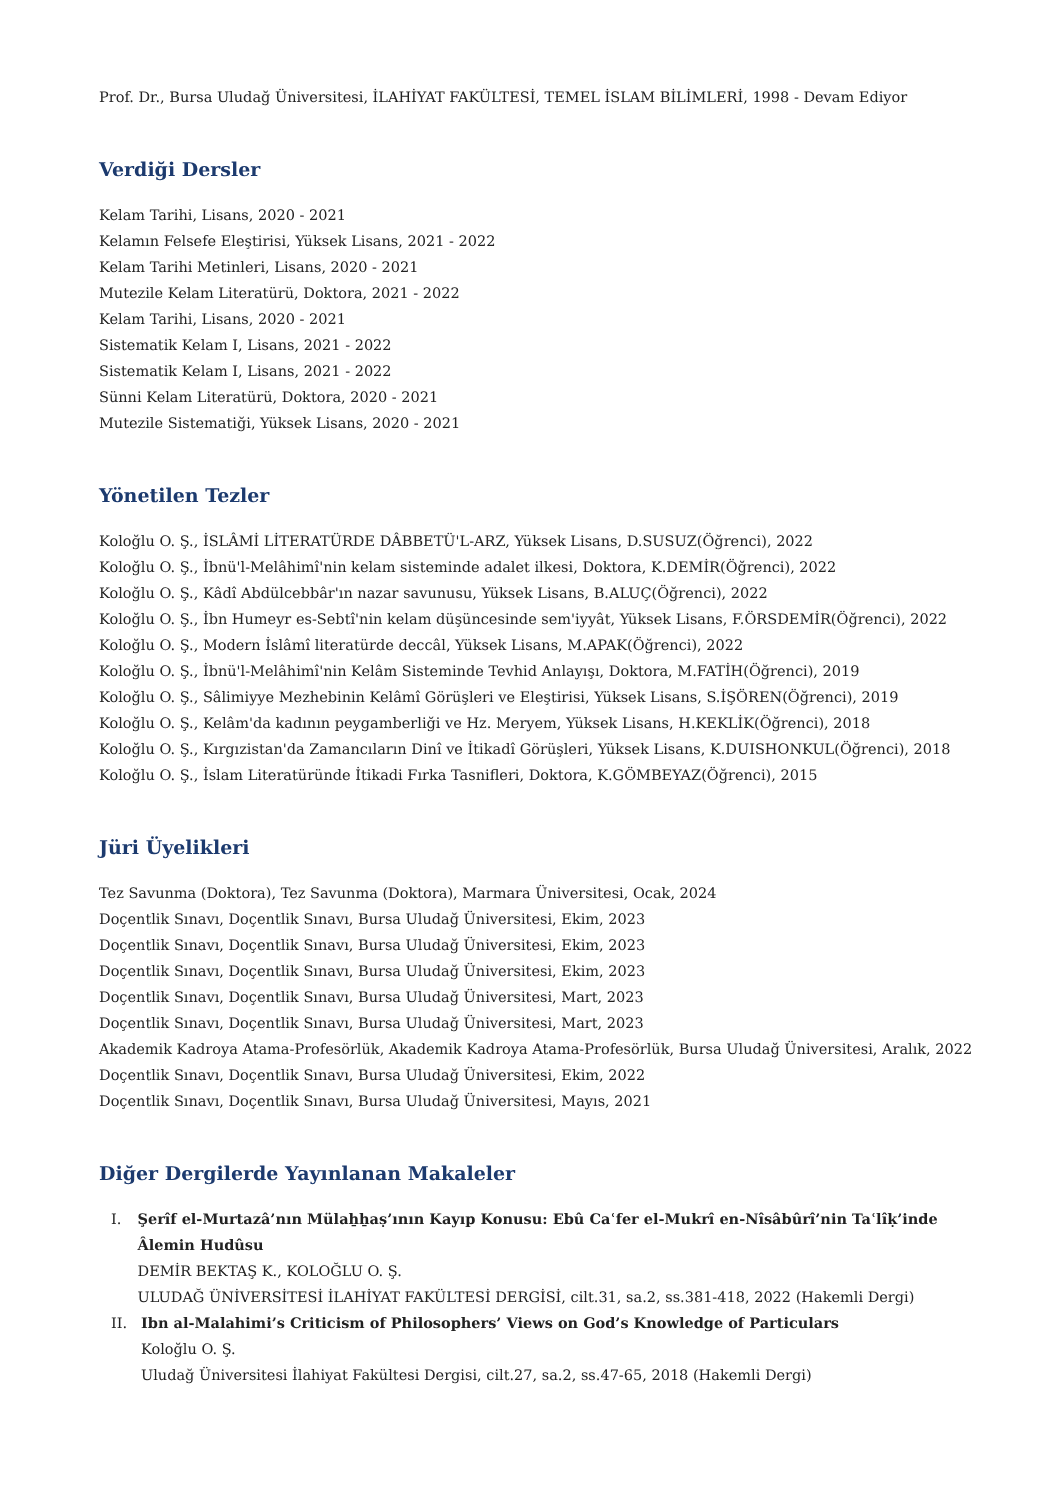Prof. Dr., Bursa Uludağ Üniversitesi, İLAHİYAT FAKÜLTESİ, TEMEL İSLAM BİLİMLERİ, 1998 - Devam Ediyor
Verdiği Dersler
Kelam Tarihi, Lisans, 2020 - 2021
Kelamın Felsefe Eleştirisi, Yüksek Lisans, 2021 - 2022
Kelam Tarihi Metinleri, Lisans, 2020 - 2021
Mutezile Kelam Literatürü, Doktora, 2021 - 2022
Kelam Tarihi, Lisans, 2020 - 2021
Sistematik Kelam I, Lisans, 2021 - 2022
Sistematik Kelam I, Lisans, 2021 - 2022
Sünni Kelam Literatürü, Doktora, 2020 - 2021
Mutezile Sistematiği, Yüksek Lisans, 2020 - 2021
Yönetilen Tezler
Koloğlu O. Ş., İSLÂMİ LİTERATÜRDE DÂBBETÜ'L-ARZ, Yüksek Lisans, D.SUSUZ(Öğrenci), 2022
Koloğlu O. Ş., İbnü'l-Melâhimî'nin kelam sisteminde adalet ilkesi, Doktora, K.DEMİR(Öğrenci), 2022
Koloğlu O. Ş., Kâdî Abdülcebbâr'ın nazar savunusu, Yüksek Lisans, B.ALUÇ(Öğrenci), 2022
Koloğlu O. Ş., İbn Humeyr es-Sebtî'nin kelam düşüncesinde sem'iyyât, Yüksek Lisans, F.ÖRSDEMİR(Öğrenci), 2022
Koloğlu O. Ş., Modern İslâmî literatürde deccâl, Yüksek Lisans, M.APAK(Öğrenci), 2022
Koloğlu O. Ş., İbnü'l-Melâhimî'nin Kelâm Sisteminde Tevhid Anlayışı, Doktora, M.FATİH(Öğrenci), 2019
Koloğlu O. Ş., Sâlimiyye Mezhebinin Kelâmî Görüşleri ve Eleştirisi, Yüksek Lisans, S.İŞÖREN(Öğrenci), 2019
Koloğlu O. Ş., Kelâm'da kadının peygamberliği ve Hz. Meryem, Yüksek Lisans, H.KEKLİK(Öğrenci), 2018
Koloğlu O. Ş., Kırgızistan'da Zamancıların Dinî ve İtikadî Görüşleri, Yüksek Lisans, K.DUISHONKUL(Öğrenci), 2018
Koloğlu O. Ş., İslam Literatüründe İtikadi Fırka Tasnifleri, Doktora, K.GÖMBEYAZ(Öğrenci), 2015
Jüri Üyelikleri
Tez Savunma (Doktora), Tez Savunma (Doktora), Marmara Üniversitesi, Ocak, 2024
Doçentlik Sınavı, Doçentlik Sınavı, Bursa Uludağ Üniversitesi, Ekim, 2023
Doçentlik Sınavı, Doçentlik Sınavı, Bursa Uludağ Üniversitesi, Ekim, 2023
Doçentlik Sınavı, Doçentlik Sınavı, Bursa Uludağ Üniversitesi, Ekim, 2023
Doçentlik Sınavı, Doçentlik Sınavı, Bursa Uludağ Üniversitesi, Mart, 2023
Doçentlik Sınavı, Doçentlik Sınavı, Bursa Uludağ Üniversitesi, Mart, 2023
Akademik Kadroya Atama-Profesörlük, Akademik Kadroya Atama-Profesörlük, Bursa Uludağ Üniversitesi, Aralık, 2022
Doçentlik Sınavı, Doçentlik Sınavı, Bursa Uludağ Üniversitesi, Ekim, 2022
Doçentlik Sınavı, Doçentlik Sınavı, Bursa Uludağ Üniversitesi, Mayıs, 2021
Diğer Dergilerde Yayınlanan Makaleler
I. Şerîf el-Murtazâ’nın Mülaẖẖaṣ’ının Kayıp Konusu: Ebû Caʿfer el-Mukrî en-Nîsâbûrî’nin Taʿlîḳ’inde Âlemin Hudûsu
DEMİR BEKTAŞ K., KOLOĞLU O. Ş.
ULUDAĞ ÜNİVERSİTESİ İLAHİYAT FAKÜLTESİ DERGİSİ, cilt.31, sa.2, ss.381-418, 2022 (Hakemli Dergi)
II. Ibn al-Malahimi’s Criticism of Philosophers’ Views on God’s Knowledge of Particulars
Koloğlu O. Ş.
Uludağ Üniversitesi İlahiyat Fakültesi Dergisi, cilt.27, sa.2, ss.47-65, 2018 (Hakemli Dergi)